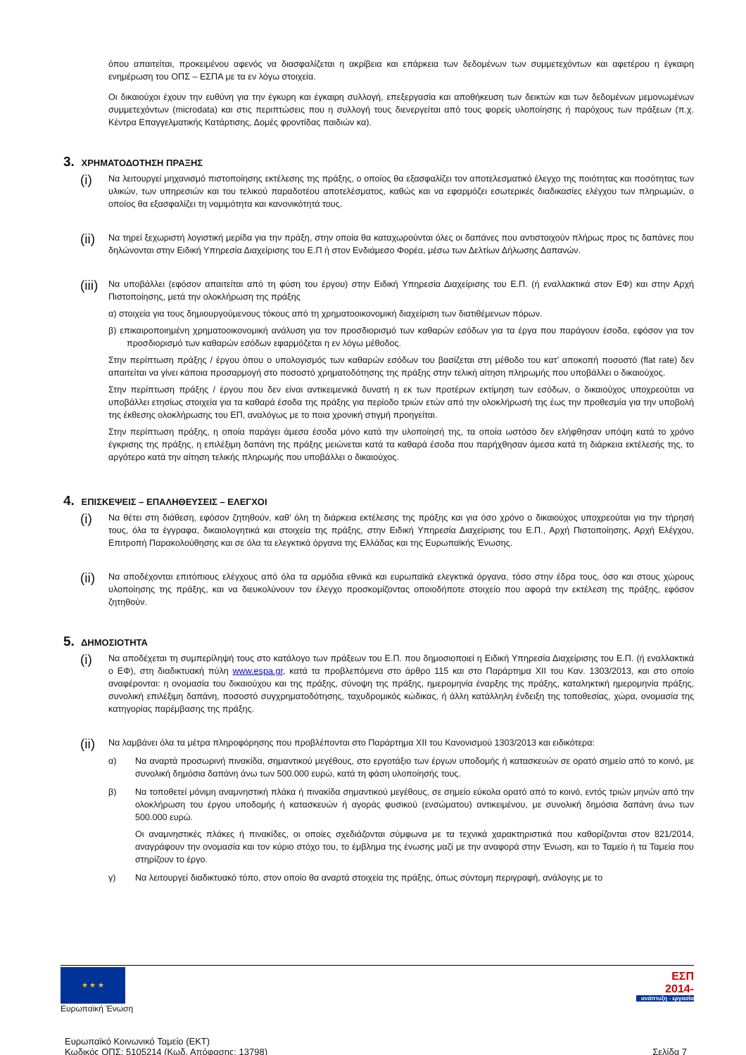όπου απαιτείται, προκειμένου αφενός να διασφαλίζεται η ακρίβεια και επάρκεια των δεδομένων των συμμετεχόντων και αφετέρου η έγκαιρη ενημέρωση του ΟΠΣ – ΕΣΠΑ με τα εν λόγω στοιχεία.
Οι δικαιούχοι έχουν την ευθύνη για την έγκυρη και έγκαιρη συλλογή, επεξεργασία και αποθήκευση των δεικτών και των δεδομένων μεμονωμένων συμμετεχόντων (microdata) και στις περιπτώσεις που η συλλογή τους διενεργείται από τους φορείς υλοποίησης ή παρόχους των πράξεων (π.χ. Κέντρα Επαγγελματικής Κατάρτισης, Δομές φροντίδας παιδιών κα).
3. ΧΡΗΜΑΤΟΔΟΤΗΣΗ ΠΡΑΞΗΣ
(i)
Να λειτουργεί μηχανισμό πιστοποίησης εκτέλεσης της πράξης, ο οποίος θα εξασφαλίζει τον αποτελεσματικό έλεγχο της ποιότητας και ποσότητας των υλικών, των υπηρεσιών και του τελικού παραδοτέου αποτελέσματος, καθώς και να εφαρμόζει εσωτερικές διαδικασίες ελέγχου των πληρωμών, ο οποίος θα εξασφαλίζει τη νομιμότητα και κανονικότητά τους.
(ii)
Να τηρεί ξεχωριστή λογιστική μερίδα για την πράξη, στην οποία θα καταχωρούνται όλες οι δαπάνες που αντιστοιχούν πλήρως προς τις δαπάνες που δηλώνονται στην Ειδική Υπηρεσία Διαχείρισης του Ε.Π ή στον Ενδιάμεσο Φορέα, μέσω των Δελτίων Δήλωσης Δαπανών.
(iii)
Να υποβάλλει (εφόσον απαιτείται από τη φύση του έργου) στην Ειδική Υπηρεσία Διαχείρισης του Ε.Π. (ή εναλλακτικά στον ΕΦ) και στην Αρχή Πιστοποίησης, μετά την ολοκλήρωση της πράξης
α) στοιχεία για τους δημιουργούμενους τόκους από τη χρηματοοικονομική διαχείριση των διατιθέμενων πόρων.
β) επικαιροποιημένη χρηματοοικονομική ανάλυση για τον προσδιορισμό των καθαρών εσόδων για τα έργα που παράγουν έσοδα, εφόσον για τον προσδιορισμό των καθαρών εσόδων εφαρμόζεται η εν λόγω μέθοδος.
Στην περίπτωση πράξης / έργου όπου ο υπολογισμός των καθαρών εσόδων του βασίζεται στη μέθοδο του κατ’ αποκοπή ποσοστό (flat rate) δεν απαιτείται να γίνει κάποια προσαρμογή στο ποσοστό χρηματοδότησης της πράξης στην τελική αίτηση πληρωμής που υποβάλλει ο δικαιούχος.
Στην περίπτωση πράξης / έργου που δεν είναι αντικειμενικά δυνατή η εκ των προτέρων εκτίμηση των εσόδων, ο δικαιούχος υποχρεούται να υποβάλλει ετησίως στοιχεία για τα καθαρά έσοδα της πράξης για περίοδο τριών ετών από την ολοκλήρωσή της έως την προθεσμία για την υποβολή της έκθεσης ολοκλήρωσης του ΕΠ, αναλόγως με το ποια χρονική στιγμή προηγείται.
Στην περίπτωση πράξης, η οποία παράγει άμεσα έσοδα μόνο κατά την υλοποίησή της, τα οποία ωστόσο δεν ελήφθησαν υπόψη κατά το χρόνο έγκρισης της πράξης, η επιλέξιμη δαπάνη της πράξης μειώνεται κατά τα καθαρά έσοδα που παρήχθησαν άμεσα κατά τη διάρκεια εκτέλεσής της, το αργότερο κατά την αίτηση τελικής πληρωμής που υποβάλλει ο δικαιούχος.
4. ΕΠΙΣΚΕΨΕΙΣ – ΕΠΑΛΗΘΕΥΣΕΙΣ – ΕΛΕΓΧΟΙ
(i)
Να θέτει στη διάθεση, εφόσον ζητηθούν, καθ’ όλη τη διάρκεια εκτέλεσης της πράξης και για όσο χρόνο ο δικαιούχος υποχρεούται για την τήρησή τους, όλα τα έγγραφα, δικαιολογητικά και στοιχεία της πράξης, στην Ειδική Υπηρεσία Διαχείρισης του Ε.Π., Αρχή Πιστοποίησης, Αρχή Ελέγχου, Επιτροπή Παρακολούθησης και σε όλα τα ελεγκτικά όργανα της Ελλάδας και της Ευρωπαϊκής Ένωσης.
(ii)
Να αποδέχονται επιτόπιους ελέγχους από όλα τα αρμόδια εθνικά και ευρωπαϊκά ελεγκτικά όργανα, τόσο στην έδρα τους, όσο και στους χώρους υλοποίησης της πράξης, και να διευκολύνουν τον έλεγχο προσκομίζοντας οποιοδήποτε στοιχείο που αφορά την εκτέλεση της πράξης, εφόσον ζητηθούν.
5. ΔΗΜΟΣΙΟΤΗΤΑ
(i)
Να αποδέχεται τη συμπερίληψή τους στο κατάλογο των πράξεων του Ε.Π. που δημοσιοποιεί η Ειδική Υπηρεσία Διαχείρισης του Ε.Π. (ή εναλλακτικά ο ΕΦ), στη διαδικτυακή πύλη www.espa.gr, κατά τα προβλεπόμενα στο άρθρο 115 και στο Παράρτημα XII του Καν. 1303/2013, και στο οποίο αναφέρονται: η ονομασία του δικαιούχου και της πράξης, σύνοψη της πράξης, ημερομηνία έναρξης της πράξης, καταληκτική ημερομηνία πράξης, συνολική επιλέξιμη δαπάνη, ποσοστό συγχρηματοδότησης, ταχυδρομικός κώδικας, ή άλλη κατάλληλη ένδειξη της τοποθεσίας, χώρα, ονομασία της κατηγορίας παρέμβασης της πράξης.
(ii)
Να λαμβάνει όλα τα μέτρα πληροφόρησης που προβλέπονται στο Παράρτημα XII του Κανονισμού 1303/2013 και ειδικότερα:
α) Να αναρτά προσωρινή πινακίδα, σημαντικού μεγέθους, στο εργοτάξιο των έργων υποδομής ή κατασκευών σε ορατό σημείο από το κοινό, με συνολική δημόσια δαπάνη άνω των 500.000 ευρώ, κατά τη φάση υλοποίησής τους.
β) Να τοποθετεί μόνιμη αναμνηστική πλάκα ή πινακίδα σημαντικού μεγέθους, σε σημείο εύκολα ορατό από το κοινό, εντός τριών μηνών από την ολοκλήρωση του έργου υποδομής ή κατασκευών ή αγοράς φυσικού (ενσώματου) αντικειμένου, με συνολική δημόσια δαπάνη άνω των 500.000 ευρώ.
Οι αναμνηστικές πλάκες ή πινακίδες, οι οποίες σχεδιάζονται σύμφωνα με τα τεχνικά χαρακτηριστικά που καθορίζονται στον 821/2014, αναγράφουν την ονομασία και τον κύριο στόχο του, το έμβλημα της ένωσης μαζί με την αναφορά στην Ένωση, και το Ταμείο ή τα Ταμεία που στηρίζουν το έργο.
γ) Να λειτουργεί διαδικτυακό τόπο, στον οποίο θα αναρτά στοιχεία της πράξης, όπως σύντομη περιγραφή, ανάλογης με το
★ ★ ★
Ευρωπαϊκή Ένωση
ΕΣΠ
2014-
ανάπτυξη - εργασία
Ευρωπαϊκό Κοινωνικό Ταμείο (ΕΚΤ)
Κωδικός ΟΠΣ: 5105214 (Κωδ. Απόφασης: 13798)
Σελίδα 7